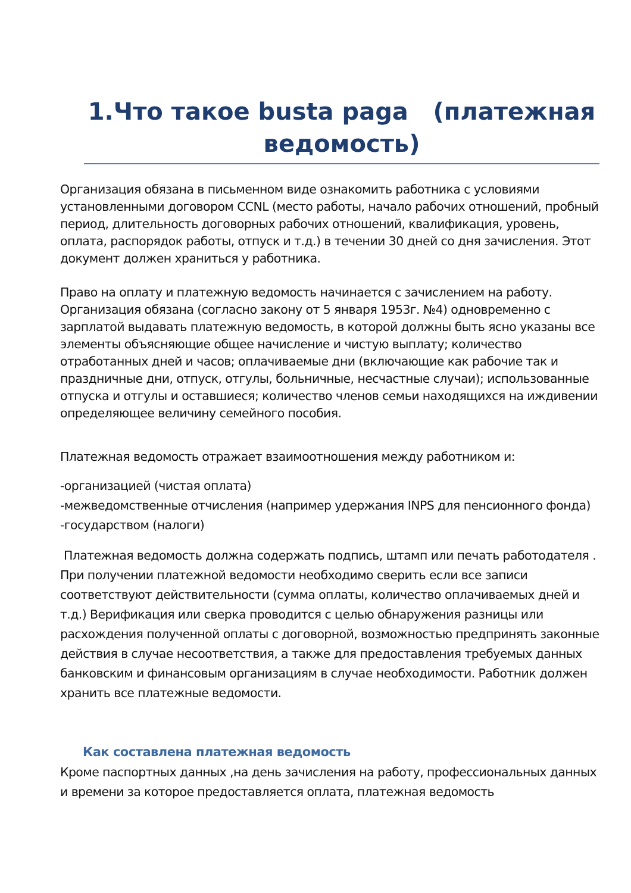1.Что такое busta paga (платежная ведомость)
Организация обязана в письменном виде ознакомить работника с условиями установленными договором CCNL (место работы, начало рабочих отношений, пробный период, длительность договорных рабочих отношений, квалификация, уровень, оплата, распорядок работы, отпуск и т.д.) в течении 30 дней со дня зачисления. Этот документ должен храниться у работника.
Право на оплату и платежную ведомость начинается с зачислением на работу. Организация обязана (согласно закону от 5 января 1953г. №4) одновременно с зарплатой выдавать платежную ведомость, в которой должны быть ясно указаны все элементы объясняющие общее начисление и чистую выплату; количество отработанных дней и часов; оплачиваемые дни (включающие как рабочие так и праздничные дни, отпуск, отгулы, больничные, несчастные случаи); использованные отпуска и отгулы и оставшиеся; количество членов семьи находящихся на иждивении определяющее величину семейного пособия.
Платежная ведомость отражает взаимоотношения между работником и:
-организацией (чистая оплата)
-межведомственные отчисления (например удержания INPS для пенсионного фонда)
-государством (налоги)
Платежная ведомость должна содержать подпись, штамп или печать работодателя . При получении платежной ведомости необходимо сверить если все записи соответствуют действительности (сумма оплаты, количество оплачиваемых дней и т.д.) Верификация или сверка проводится с целью обнаружения разницы или расхождения полученной оплаты с договорной, возможностью предпринять законные действия в случае несоответствия, а также для предоставления требуемых данных банковским и финансовым организациям в случае необходимости. Работник должен хранить все платежные ведомости.
Как составлена платежная ведомость
Кроме паспортных данных ,на день зачисления на работу, профессиональных данных и времени за которое предоставляется оплата, платежная ведомость